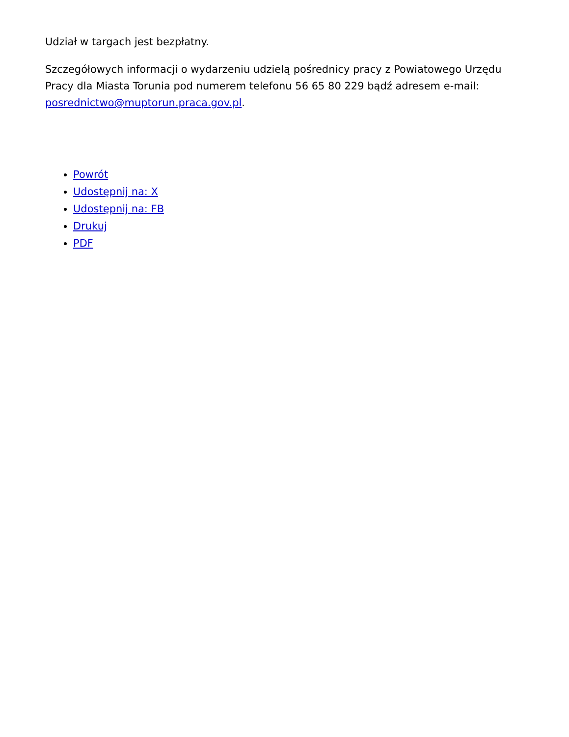Udział w targach jest bezpłatny.
Szczegółowych informacji o wydarzeniu udzielą pośrednicy pracy z Powiatowego Urzędu Pracy dla Miasta Torunia pod numerem telefonu 56 65 80 229 bądź adresem e-mail: posrednictwo@muptorun.praca.gov.pl.
Powrót
Udostępnij na: X
Udostępnij na: FB
Drukuj
PDF